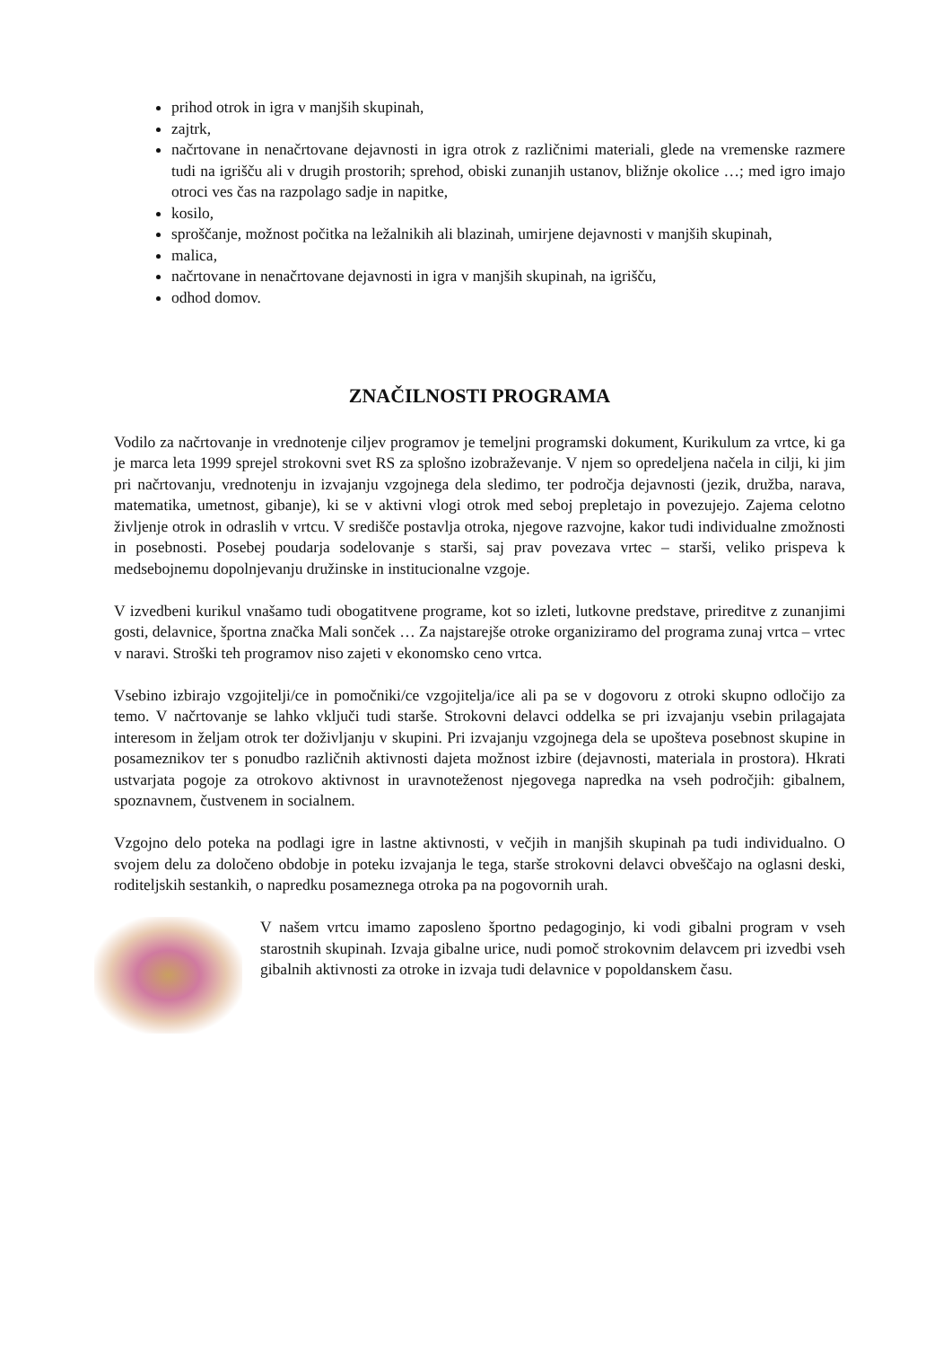prihod otrok in igra v manjših skupinah,
zajtrk,
načrtovane in nenačrtovane dejavnosti in igra otrok z različnimi materiali, glede na vremenske razmere tudi na igrišču ali v drugih prostorih; sprehod, obiski zunanjih ustanov, bližnje okolice …; med igro imajo otroci ves čas na razpolago sadje in napitke,
kosilo,
sproščanje, možnost počitka na ležalnikih ali blazinah, umirjene dejavnosti v manjših skupinah,
malica,
načrtovane in nenačrtovane dejavnosti in igra v manjših skupinah, na igrišču,
odhod domov.
ZNAČILNOSTI PROGRAMA
Vodilo za načrtovanje in vrednotenje ciljev programov je temeljni programski dokument, Kurikulum za vrtce, ki ga je marca leta 1999 sprejel strokovni svet RS za splošno izobraževanje. V njem so opredeljena načela in cilji, ki jim pri načrtovanju, vrednotenju in izvajanju vzgojnega dela sledimo, ter področja dejavnosti (jezik, družba, narava, matematika, umetnost, gibanje), ki se v aktivni vlogi otrok med seboj prepletajo in povezujejo. Zajema celotno življenje otrok in odraslih v vrtcu. V središče postavlja otroka, njegove razvojne, kakor tudi individualne zmožnosti in posebnosti. Posebej poudarja sodelovanje s starši, saj prav povezava vrtec – starši, veliko prispeva k medsebojnemu dopolnjevanju družinske in institucionalne vzgoje.
V izvedbeni kurikul vnašamo tudi obogatitvene programe, kot so izleti, lutkovne predstave, prireditve z zunanjimi gosti, delavnice, športna značka Mali sonček … Za najstarejše otroke organiziramo del programa zunaj vrtca – vrtec v naravi. Stroški teh programov niso zajeti v ekonomsko ceno vrtca.
Vsebino izbirajo vzgojitelji/ce in pomočniki/ce vzgojitelja/ice ali pa se v dogovoru z otroki skupno odločijo za temo. V načrtovanje se lahko vključi tudi starše. Strokovni delavci oddelka se pri izvajanju vsebin prilagajata interesom in željam otrok ter doživljanju v skupini. Pri izvajanju vzgojnega dela se upošteva posebnost skupine in posameznikov ter s ponudbo različnih aktivnosti dajeta možnost izbire (dejavnosti, materiala in prostora). Hkrati ustvarjata pogoje za otrokovo aktivnost in uravnoteženost njegovega napredka na vseh področjih: gibalnem, spoznavnem, čustvenem in socialnem.
Vzgojno delo poteka na podlagi igre in lastne aktivnosti, v večjih in manjših skupinah pa tudi individualno. O svojem delu za določeno obdobje in poteku izvajanja le tega, starše strokovni delavci obveščajo na oglasni deski, roditeljskih sestankih, o napredku posameznega otroka pa na pogovornih urah.
V našem vrtcu imamo zaposleno športno pedagoginjo, ki vodi gibalni program v vseh starostnih skupinah. Izvaja gibalne urice, nudi pomoč strokovnim delavcem pri izvedbi vseh gibalnih aktivnosti za otroke in izvaja tudi delavnice v popoldanskem času.